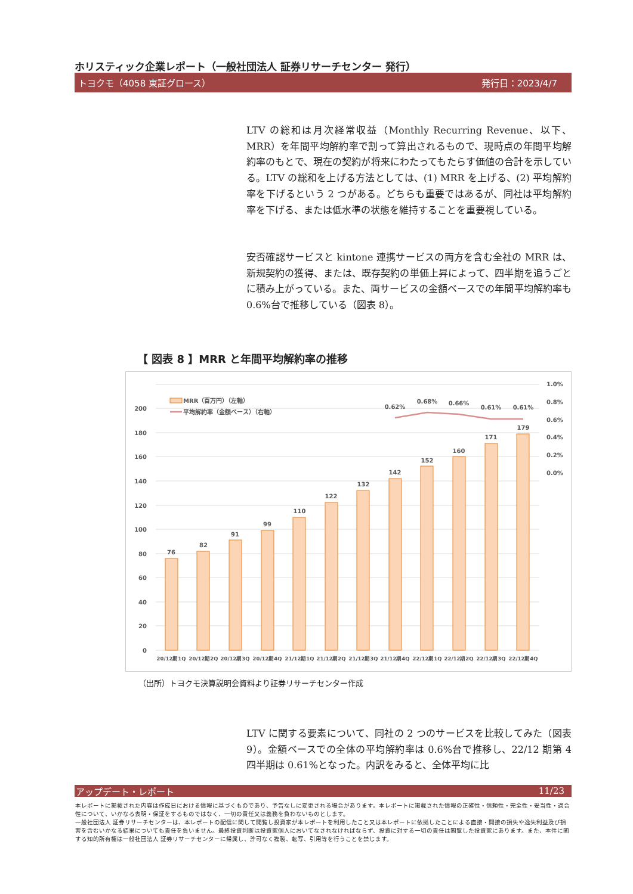ホリスティック企業レポート（一般社団法人 証券リサーチセンター 発行）
トヨクモ（4058 東証グロース） 発行日：2023/4/7
LTV の総和は月次経常収益（Monthly Recurring Revenue、以下、MRR）を年間平均解約率で割って算出されるもので、現時点の年間平均解約率のもとで、現在の契約が将来にわたってもたらす価値の合計を示している。LTV の総和を上げる方法としては、(1) MRR を上げる、(2) 平均解約率を下げるという 2 つがある。どちらも重要ではあるが、同社は平均解約率を下げる、または低水準の状態を維持することを重要視している。
安否確認サービスと kintone 連携サービスの両方を含む全社の MRR は、新規契約の獲得、または、既存契約の単価上昇によって、四半期を追うごとに積み上がっている。また、両サービスの金額ベースでの年間平均解約率も 0.6%台で推移している（図表 8）。
【 図表 8 】MRR と年間平均解約率の推移
200
180
160
140
120
100
80
60
40
20
0
1.0%
0.8%
0.6%
0.4%
0.2%
0.0%
76
82
91
99
110
122
132
142
152
160
171
179
0.62%
0.68%
0.66%
0.61%
0.61%
MRR（百万円）（左軸）
平均解約率（金額ベース）（右軸）
20/12期1Q
20/12期2Q
20/12期3Q
20/12期4Q
21/12期1Q
21/12期2Q
21/12期3Q
21/12期4Q
22/12期1Q
22/12期2Q
22/12期3Q
22/12期4Q
（出所）トヨクモ決算説明会資料より証券リサーチセンター作成
LTV に関する要素について、同社の 2 つのサービスを比較してみた（図表 9）。金額ベースでの全体の平均解約率は 0.6%台で推移し、22/12 期第 4 四半期は 0.61%となった。内訳をみると、全体平均に比
アップデート・レポート 11/23
本レポートに掲載された内容は作成日における情報に基づくものであり、予告なしに変更される場合があります。本レポートに掲載された情報の正確性・信頼性・完全性・妥当性・適合性について、いかなる表明・保証をするものではなく、一切の責任又は義務を負わないものとします。
一般社団法人 証券リサーチセンターは、本レポートの配信に関して閲覧し投資家が本レポートを利用したこと又は本レポートに依拠したことによる直接・間接の損失や逸失利益及び損害を含むいかなる結果についても責任を負いません。最終投資判断は投資家個人においてなされなければならず、投資に対する一切の責任は閲覧した投資家にあります。また、本件に関する知的所有権は一般社団法人 証券リサーチセンターに帰属し、許可なく複製、転写、引用等を行うことを禁じます。